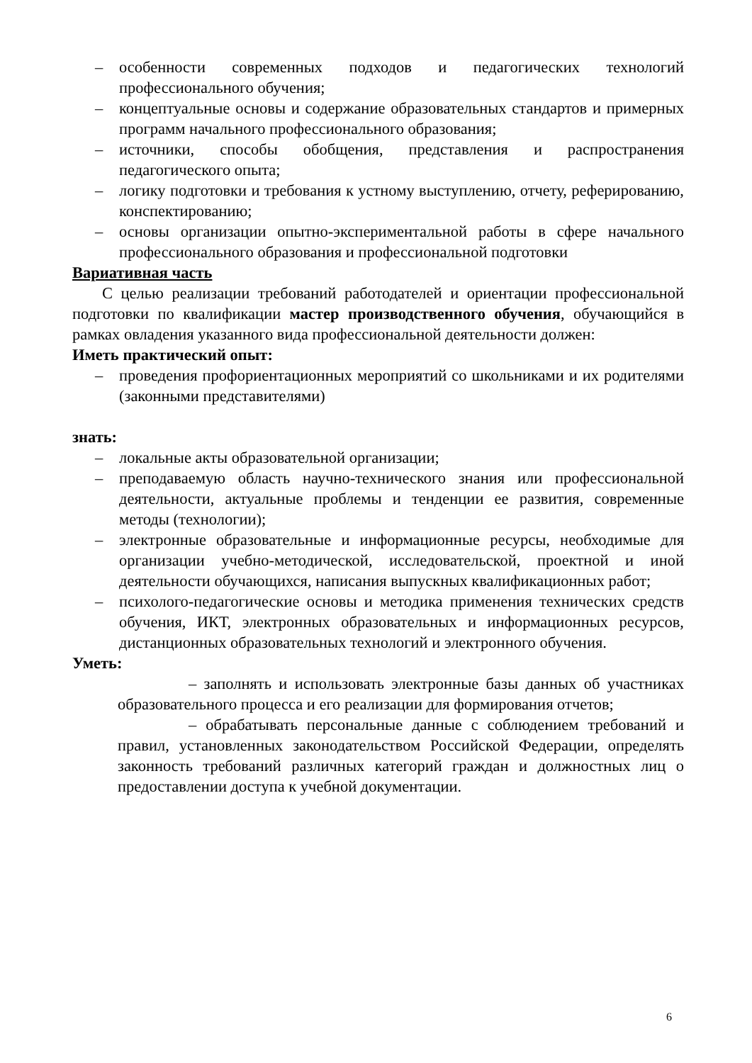– особенности современных подходов и педагогических технологий профессионального обучения;
– концептуальные основы и содержание образовательных стандартов и примерных программ начального профессионального образования;
– источники, способы обобщения, представления и распространения педагогического опыта;
– логику подготовки и требования к устному выступлению, отчету, реферированию, конспектированию;
– основы организации опытно-экспериментальной работы в сфере начального профессионального образования и профессиональной подготовки
Вариативная часть
С целью реализации требований работодателей и ориентации профессиональной подготовки по квалификации мастер производственного обучения, обучающийся в рамках овладения указанного вида профессиональной деятельности должен:
Иметь практический опыт:
– проведения профориентационных мероприятий со школьниками и их родителями (законными представителями)
знать:
– локальные акты образовательной организации;
– преподаваемую область научно-технического знания или профессиональной деятельности, актуальные проблемы и тенденции ее развития, современные методы (технологии);
– электронные образовательные и информационные ресурсы, необходимые для организации учебно-методической, исследовательской, проектной и иной деятельности обучающихся, написания выпускных квалификационных работ;
– психолого-педагогические основы и методика применения технических средств обучения, ИКТ, электронных образовательных и информационных ресурсов, дистанционных образовательных технологий и электронного обучения.
Уметь:
– заполнять и использовать электронные базы данных об участниках образовательного процесса и его реализации для формирования отчетов;
– обрабатывать персональные данные с соблюдением требований и правил, установленных законодательством Российской Федерации, определять законность требований различных категорий граждан и должностных лиц о предоставлении доступа к учебной документации.
6